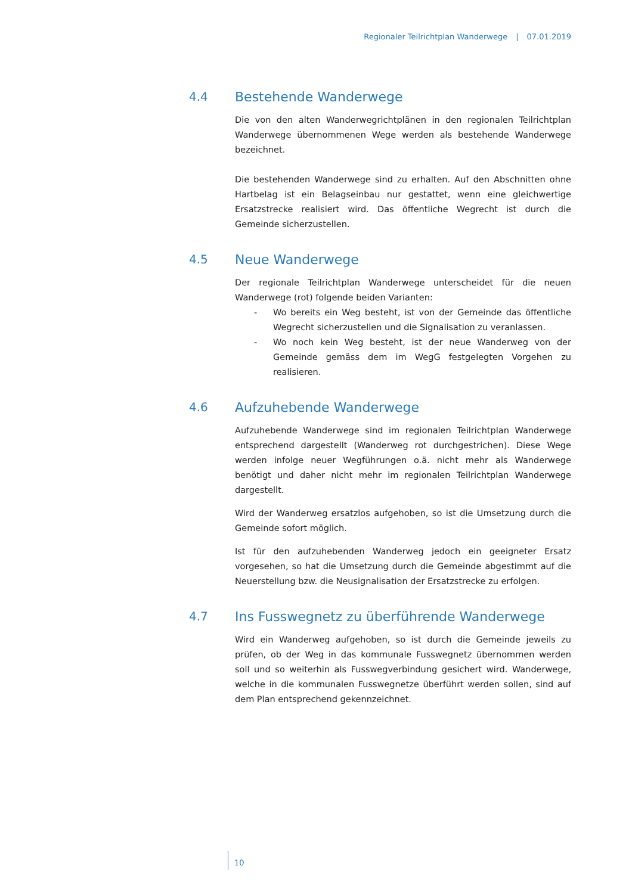Regionaler Teilrichtplan Wanderwege | 07.01.2019
4.4 Bestehende Wanderwege
Die von den alten Wanderwegrichtplänen in den regionalen Teilrichtplan Wanderwege übernommenen Wege werden als bestehende Wanderwege bezeichnet.
Die bestehenden Wanderwege sind zu erhalten. Auf den Abschnitten ohne Hartbelag ist ein Belagseinbau nur gestattet, wenn eine gleichwertige Ersatzstrecke realisiert wird. Das öffentliche Wegrecht ist durch die Gemeinde sicherzustellen.
4.5 Neue Wanderwege
Der regionale Teilrichtplan Wanderwege unterscheidet für die neuen Wanderwege (rot) folgende beiden Varianten:
- Wo bereits ein Weg besteht, ist von der Gemeinde das öffentliche Wegrecht sicherzustellen und die Signalisation zu veranlassen.
- Wo noch kein Weg besteht, ist der neue Wanderweg von der Gemeinde gemäss dem im WegG festgelegten Vorgehen zu realisieren.
4.6 Aufzuhebende Wanderwege
Aufzuhebende Wanderwege sind im regionalen Teilrichtplan Wanderwege entsprechend dargestellt (Wanderweg rot durchgestrichen). Diese Wege werden infolge neuer Wegführungen o.ä. nicht mehr als Wanderwege benötigt und daher nicht mehr im regionalen Teilrichtplan Wanderwege dargestellt.
Wird der Wanderweg ersatzlos aufgehoben, so ist die Umsetzung durch die Gemeinde sofort möglich.
Ist für den aufzuhebenden Wanderweg jedoch ein geeigneter Ersatz vorgesehen, so hat die Umsetzung durch die Gemeinde abgestimmt auf die Neuerstellung bzw. die Neusignalisation der Ersatzstrecke zu erfolgen.
4.7 Ins Fusswegnetz zu überführende Wanderwege
Wird ein Wanderweg aufgehoben, so ist durch die Gemeinde jeweils zu prüfen, ob der Weg in das kommunale Fusswegnetz übernommen werden soll und so weiterhin als Fusswegverbindung gesichert wird. Wanderwege, welche in die kommunalen Fusswegnetze überführt werden sollen, sind auf dem Plan entsprechend gekennzeichnet.
10